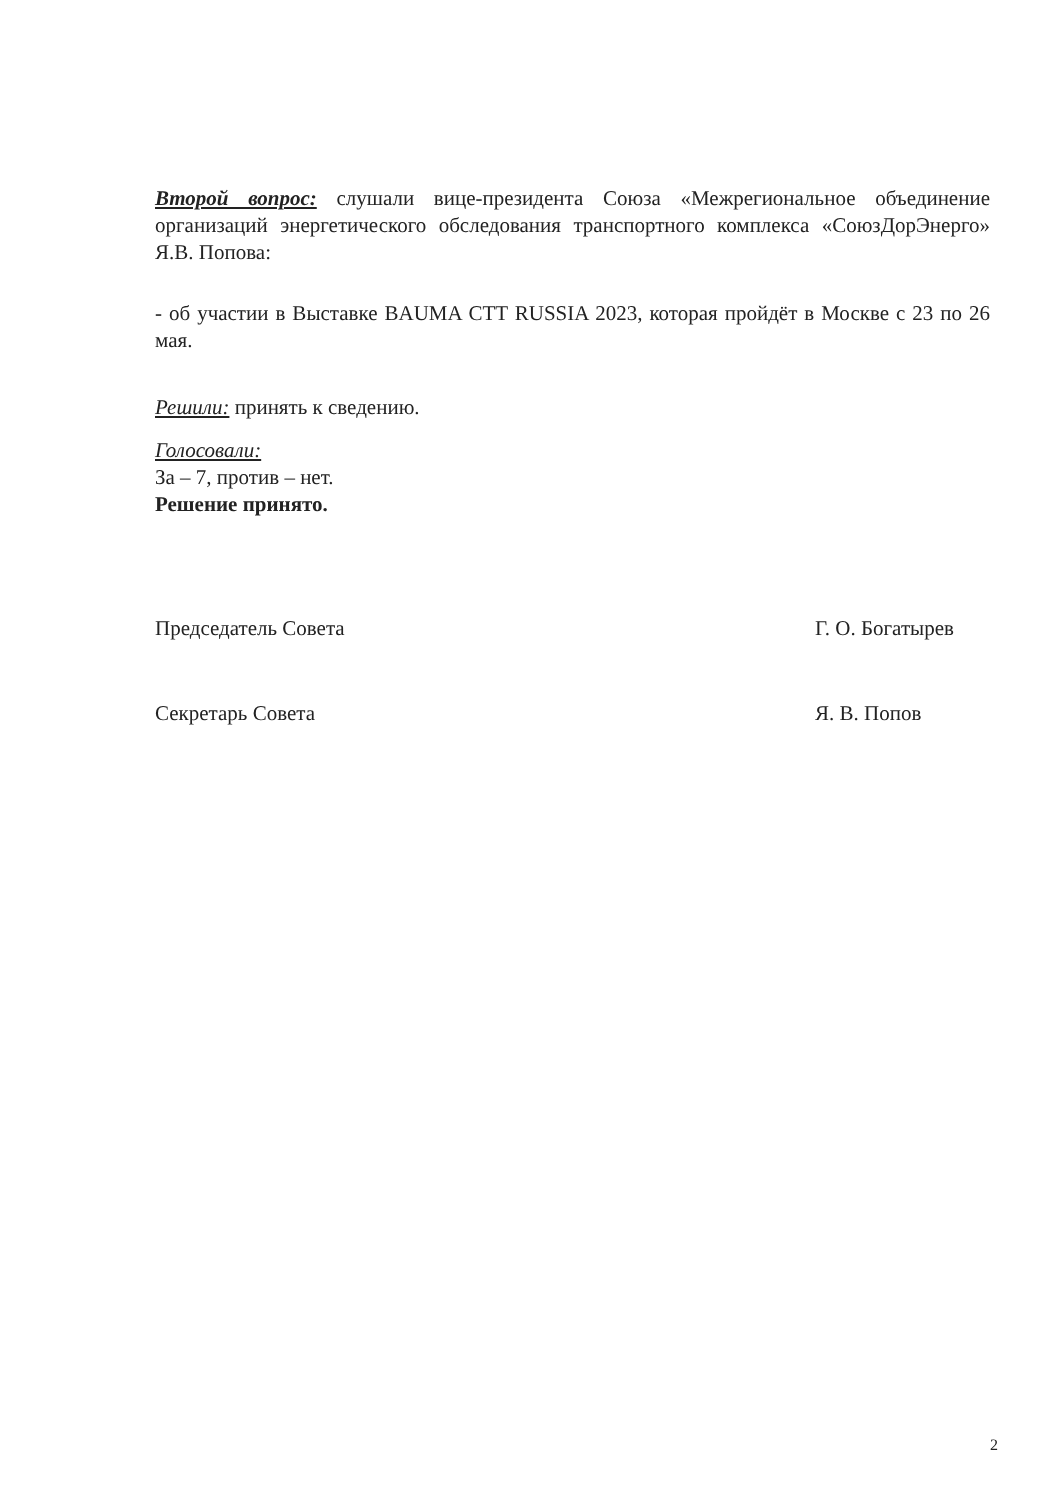Второй вопрос: слушали вице-президента Союза «Межрегиональное объединение организаций энергетического обследования транспортного комплекса «СоюзДорЭнерго» Я.В. Попова:
- об участии в Выставке BAUMA CTT RUSSIA 2023, которая пройдёт в Москве с 23 по 26 мая.
Решили: принять к сведению.
Голосовали:
За – 7, против – нет.
Решение принято.
Председатель Совета Г. О. Богатырев
Секретарь Совета Я. В. Попов
2